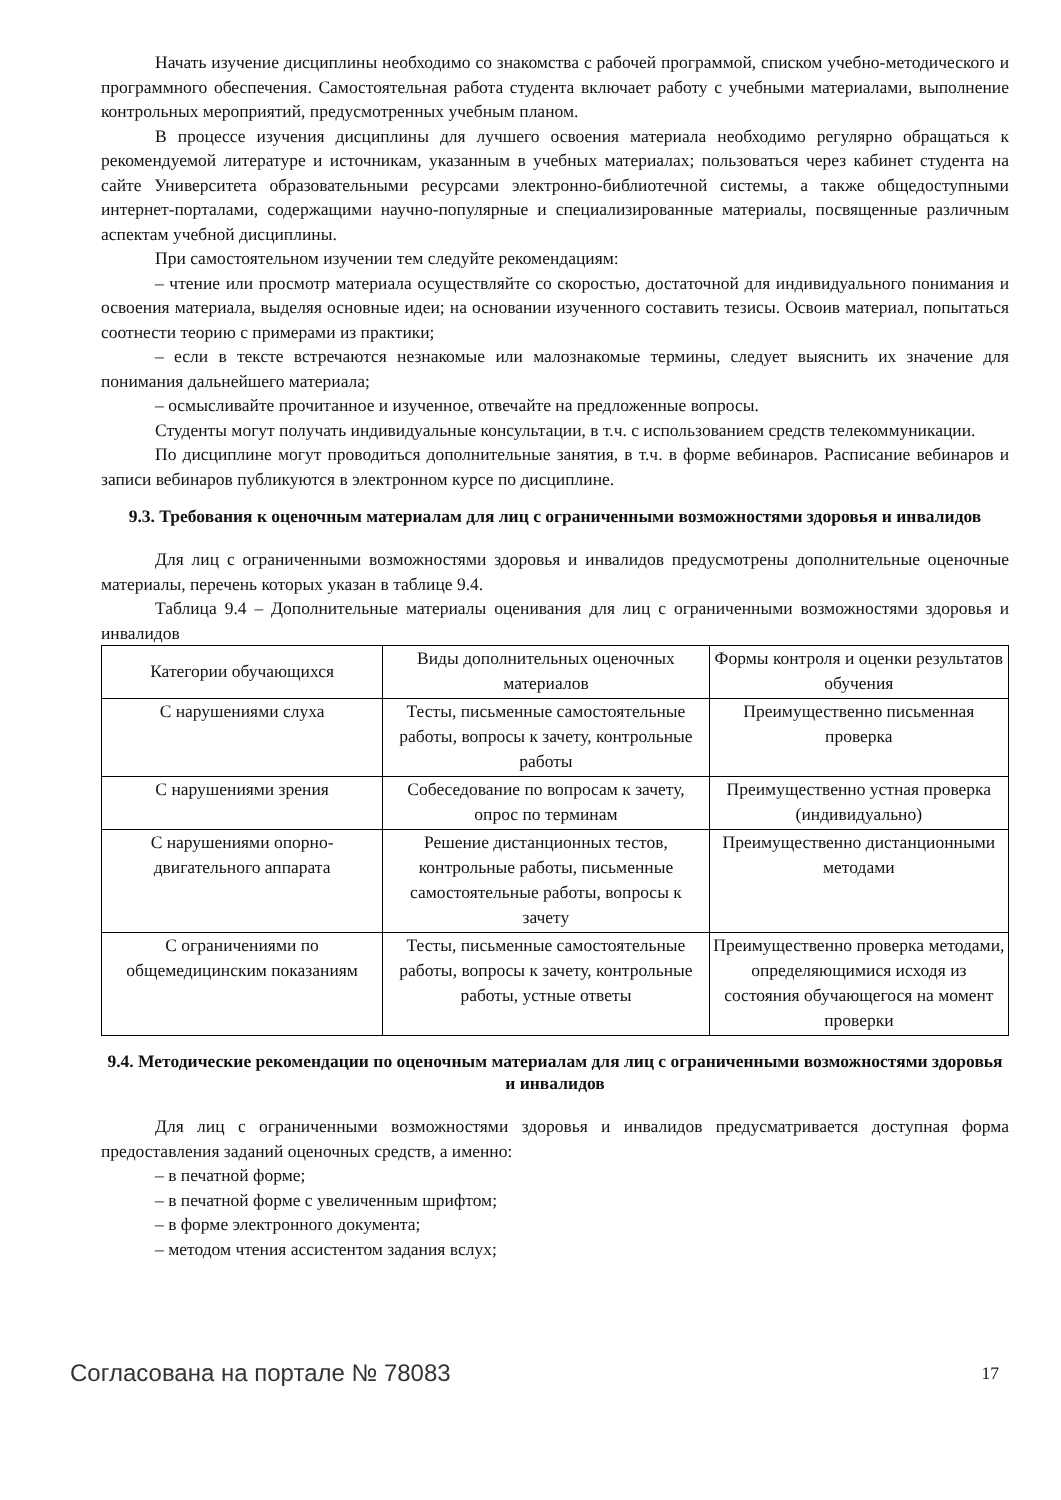Начать изучение дисциплины необходимо со знакомства с рабочей программой, списком учебно-методического и программного обеспечения. Самостоятельная работа студента включает работу с учебными материалами, выполнение контрольных мероприятий, предусмотренных учебным планом.
В процессе изучения дисциплины для лучшего освоения материала необходимо регулярно обращаться к рекомендуемой литературе и источникам, указанным в учебных материалах; пользоваться через кабинет студента на сайте Университета образовательными ресурсами электронно-библиотечной системы, а также общедоступными интернет-порталами, содержащими научно-популярные и специализированные материалы, посвященные различным аспектам учебной дисциплины.
При самостоятельном изучении тем следуйте рекомендациям:
– чтение или просмотр материала осуществляйте со скоростью, достаточной для индивидуального понимания и освоения материала, выделяя основные идеи; на основании изученного составить тезисы. Освоив материал, попытаться соотнести теорию с примерами из практики;
– если в тексте встречаются незнакомые или малознакомые термины, следует выяснить их значение для понимания дальнейшего материала;
– осмысливайте прочитанное и изученное, отвечайте на предложенные вопросы.
Студенты могут получать индивидуальные консультации, в т.ч. с использованием средств телекоммуникации.
По дисциплине могут проводиться дополнительные занятия, в т.ч. в форме вебинаров. Расписание вебинаров и записи вебинаров публикуются в электронном курсе по дисциплине.
9.3. Требования к оценочным материалам для лиц с ограниченными возможностями здоровья и инвалидов
Для лиц с ограниченными возможностями здоровья и инвалидов предусмотрены дополнительные оценочные материалы, перечень которых указан в таблице 9.4.
Таблица 9.4 – Дополнительные материалы оценивания для лиц с ограниченными возможностями здоровья и инвалидов
| Категории обучающихся | Виды дополнительных оценочных материалов | Формы контроля и оценки результатов обучения |
| С нарушениями слуха | Тесты, письменные самостоятельные работы, вопросы к зачету, контрольные работы | Преимущественно письменная проверка |
| С нарушениями зрения | Собеседование по вопросам к зачету, опрос по терминам | Преимущественно устная проверка (индивидуально) |
| С нарушениями опорно-двигательного аппарата | Решение дистанционных тестов, контрольные работы, письменные самостоятельные работы, вопросы к зачету | Преимущественно дистанционными методами |
| С ограничениями по общемедицинским показаниям | Тесты, письменные самостоятельные работы, вопросы к зачету, контрольные работы, устные ответы | Преимущественно проверка методами, определяющимися исходя из состояния обучающегося на момент проверки |
9.4. Методические рекомендации по оценочным материалам для лиц с ограниченными возможностями здоровья и инвалидов
Для лиц с ограниченными возможностями здоровья и инвалидов предусматривается доступная форма предоставления заданий оценочных средств, а именно:
– в печатной форме;
– в печатной форме с увеличенным шрифтом;
– в форме электронного документа;
– методом чтения ассистентом задания вслух;
Согласована на портале № 78083 17